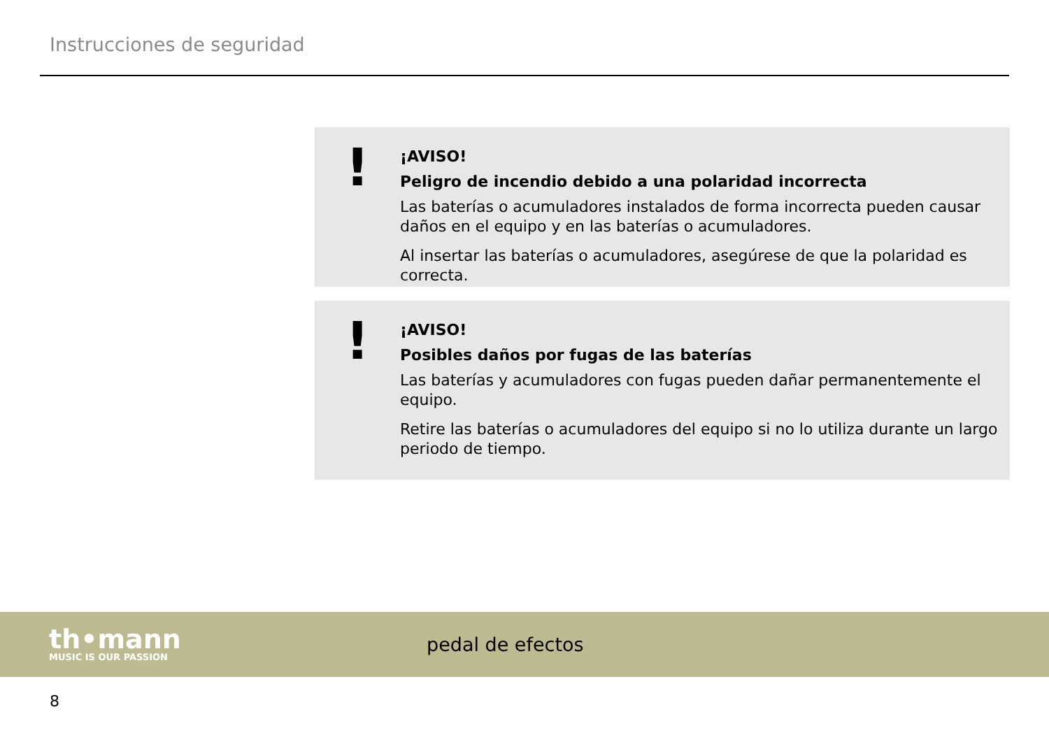Instrucciones de seguridad
!
¡AVISO!
Peligro de incendio debido a una polaridad incorrecta
Las baterías o acumuladores instalados de forma incorrecta pueden causar daños en el equipo y en las baterías o acumuladores.
Al insertar las baterías o acumuladores, asegúrese de que la polaridad es correcta.
!
¡AVISO!
Posibles daños por fugas de las baterías
Las baterías y acumuladores con fugas pueden dañar permanentemente el equipo.
Retire las baterías o acumuladores del equipo si no lo utiliza durante un largo periodo de tiempo.
th•mann
MUSIC IS OUR PASSION
pedal de efectos
8